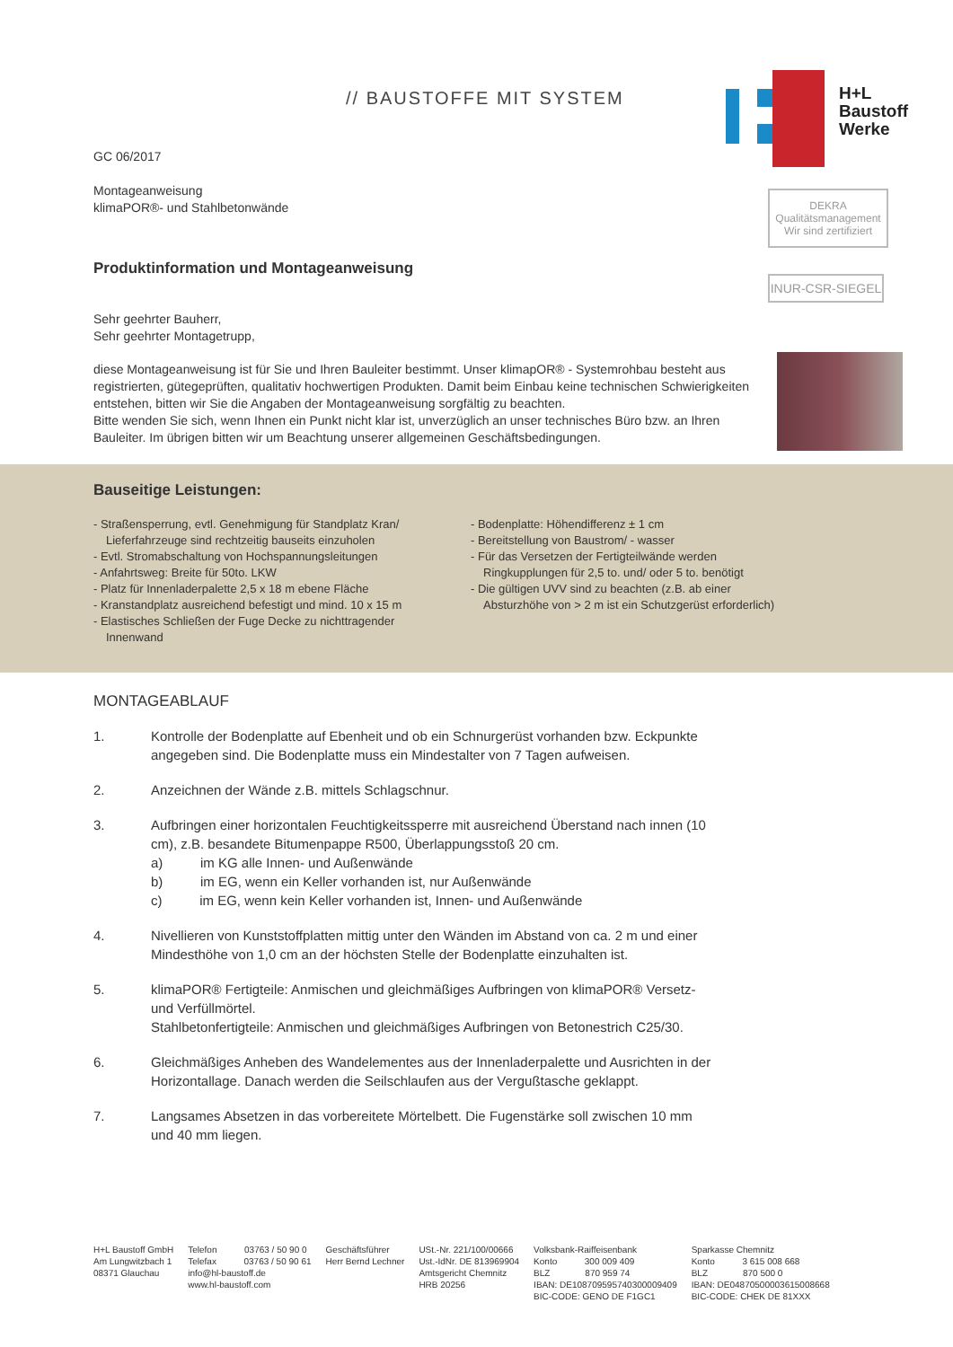// BAUSTOFFE MIT SYSTEM
H+L
Baustoff
Werke
DEKRA Qualitätsmanagement
Wir sind zertifiziert
INUR-CSR-SIEGEL
GC 06/2017
Montageanweisung
klimaPOR®- und Stahlbetonwände
Produktinformation und Montageanweisung
Sehr geehrter Bauherr,
Sehr geehrter Montagetrupp,
diese Montageanweisung ist für Sie und Ihren Bauleiter bestimmt. Unser klimapOR® - Systemrohbau besteht aus registrierten, gütegeprüften, qualitativ hochwertigen Produkten. Damit beim Einbau keine technischen Schwierigkeiten entstehen, bitten wir Sie die Angaben der Montageanweisung sorgfältig zu beachten.
Bitte wenden Sie sich, wenn Ihnen ein Punkt nicht klar ist, unverzüglich an unser technisches Büro bzw. an Ihren Bauleiter. Im übrigen bitten wir um Beachtung unserer allgemeinen Geschäftsbedingungen.
Bauseitige Leistungen:
- Straßensperrung, evtl. Genehmigung für Standplatz Kran/ Lieferfahrzeuge sind rechtzeitig bauseits einzuholen
- Evtl. Stromabschaltung von Hochspannungsleitungen
- Anfahrtsweg: Breite für 50to. LKW
- Platz für Innenladerpalette 2,5 x 18 m ebene Fläche
- Kranstandplatz ausreichend befestigt und mind. 10 x 15 m
- Elastisches Schließen der Fuge Decke zu nichttragender Innenwand
- Bodenplatte: Höhendifferenz ± 1 cm
- Bereitstellung von Baustrom/ - wasser
- Für das Versetzen der Fertigteilwände werden Ringkupplungen für 2,5 to. und/ oder 5 to. benötigt
- Die gültigen UVV sind zu beachten (z.B. ab einer Absturzhöhe von > 2 m ist ein Schutzgerüst erforderlich)
MONTAGEABLAUF
1. Kontrolle der Bodenplatte auf Ebenheit und ob ein Schnurgerüst vorhanden bzw. Eckpunkte angegeben sind. Die Bodenplatte muss ein Mindestalter von 7 Tagen aufweisen.
2. Anzeichnen der Wände z.B. mittels Schlagschnur.
3. Aufbringen einer horizontalen Feuchtigkeitssperre mit ausreichend Überstand nach innen (10 cm), z.B. besandete Bitumenpappe R500, Überlappungsstoß 20 cm.
a) im KG alle Innen- und Außenwände
b) im EG, wenn ein Keller vorhanden ist, nur Außenwände
c) im EG, wenn kein Keller vorhanden ist, Innen- und Außenwände
4. Nivellieren von Kunststoffplatten mittig unter den Wänden im Abstand von ca. 2 m und einer Mindesthöhe von 1,0 cm an der höchsten Stelle der Bodenplatte einzuhalten ist.
5. klimaPOR® Fertigteile: Anmischen und gleichmäßiges Aufbringen von klimaPOR® Versetz- und Verfüllmörtel.
Stahlbetonfertigteile: Anmischen und gleichmäßiges Aufbringen von Betonestrich C25/30.
6. Gleichmäßiges Anheben des Wandelementes aus der Innenladerpalette und Ausrichten in der Horizontallage. Danach werden die Seilschlaufen aus der Vergußtasche geklappt.
7. Langsames Absetzen in das vorbereitete Mörtelbett. Die Fugenstärke soll zwischen 10 mm und 40 mm liegen.
H+L Baustoff GmbH
Am Lungwitzbach 1
08371 Glauchau
Telefon 03763 / 50 90 0
Telefax 03763 / 50 90 61
info@hl-baustoff.de
www.hl-baustoff.com
Geschäftsführer
Herr Bernd Lechner
USt.-Nr. 221/100/00666
Ust.-IdNr. DE 813969904
Amtsgericht Chemnitz
HRB 20256
Volksbank-Raiffeisenbank
Konto 300 009 409
BLZ 870 959 74
IBAN: DE10870959574030000940​9
BIC-CODE: GENO DE F1GC1
Sparkasse Chemnitz
Konto 3 615 008 668
BLZ 870 500 0
IBAN: DE04870500003615008668
BIC-CODE: CHEK DE 81XXX